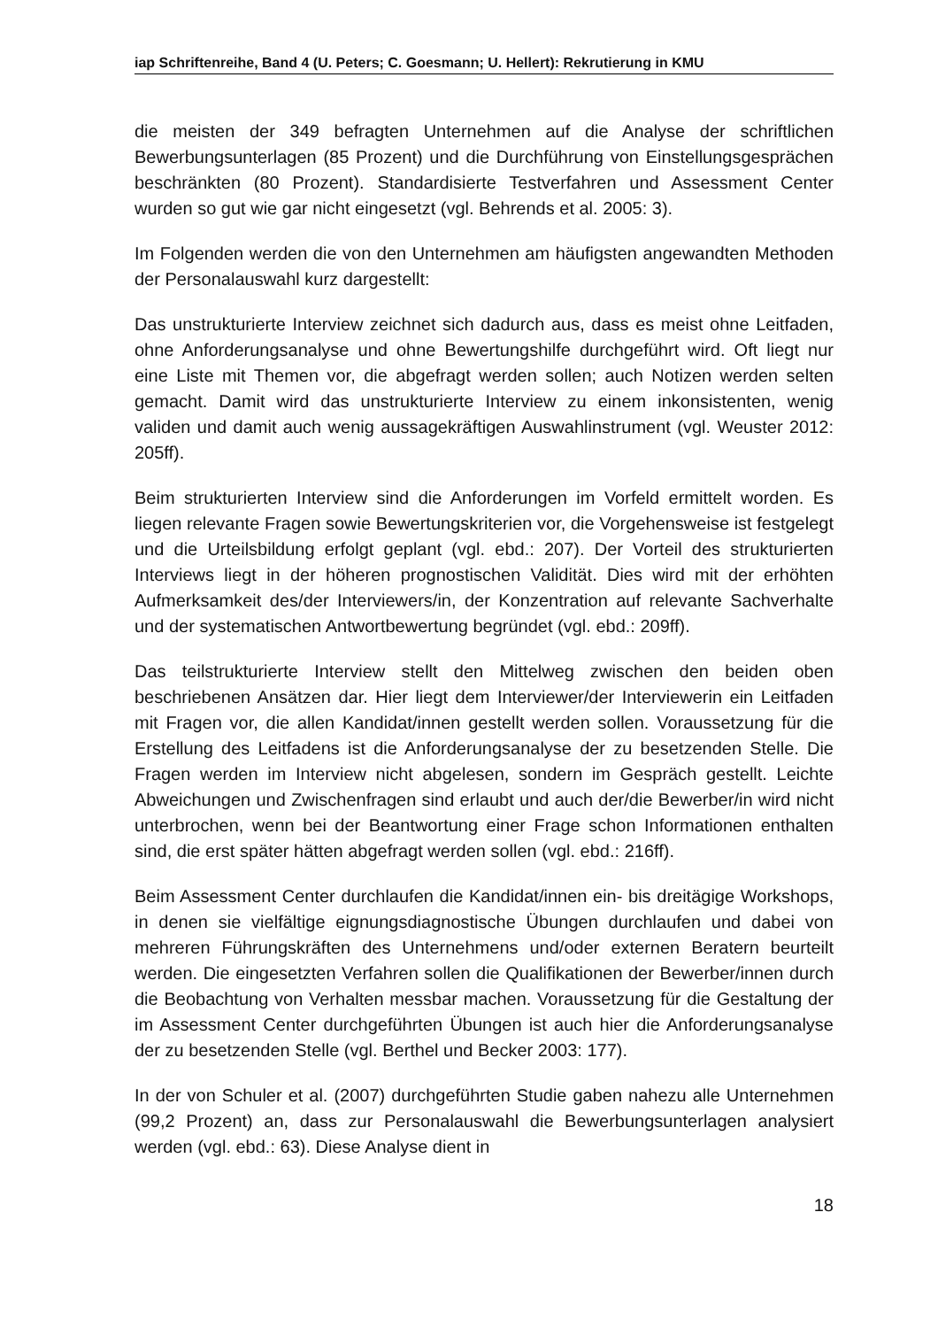iap Schriftenreihe, Band 4 (U. Peters; C. Goesmann; U. Hellert): Rekrutierung in KMU
die meisten der 349 befragten Unternehmen auf die Analyse der schriftlichen Bewerbungsunterlagen (85 Prozent) und die Durchführung von Einstellungsgesprächen beschränkten (80 Prozent). Standardisierte Testverfahren und Assessment Center wurden so gut wie gar nicht eingesetzt (vgl. Behrends et al. 2005: 3).
Im Folgenden werden die von den Unternehmen am häufigsten angewandten Methoden der Personalauswahl kurz dargestellt:
Das unstrukturierte Interview zeichnet sich dadurch aus, dass es meist ohne Leitfaden, ohne Anforderungsanalyse und ohne Bewertungshilfe durchgeführt wird. Oft liegt nur eine Liste mit Themen vor, die abgefragt werden sollen; auch Notizen werden selten gemacht. Damit wird das unstrukturierte Interview zu einem inkonsistenten, wenig validen und damit auch wenig aussagekräftigen Auswahlinstrument (vgl. Weuster 2012: 205ff).
Beim strukturierten Interview sind die Anforderungen im Vorfeld ermittelt worden. Es liegen relevante Fragen sowie Bewertungskriterien vor, die Vorgehensweise ist festgelegt und die Urteilsbildung erfolgt geplant (vgl. ebd.: 207). Der Vorteil des strukturierten Interviews liegt in der höheren prognostischen Validität. Dies wird mit der erhöhten Aufmerksamkeit des/der Interviewers/in, der Konzentration auf relevante Sachverhalte und der systematischen Antwortbewertung begründet (vgl. ebd.: 209ff).
Das teilstrukturierte Interview stellt den Mittelweg zwischen den beiden oben beschriebenen Ansätzen dar. Hier liegt dem Interviewer/der Interviewerin ein Leitfaden mit Fragen vor, die allen Kandidat/innen gestellt werden sollen. Voraussetzung für die Erstellung des Leitfadens ist die Anforderungsanalyse der zu besetzenden Stelle. Die Fragen werden im Interview nicht abgelesen, sondern im Gespräch gestellt. Leichte Abweichungen und Zwischenfragen sind erlaubt und auch der/die Bewerber/in wird nicht unterbrochen, wenn bei der Beantwortung einer Frage schon Informationen enthalten sind, die erst später hätten abgefragt werden sollen (vgl. ebd.: 216ff).
Beim Assessment Center durchlaufen die Kandidat/innen ein- bis dreitägige Workshops, in denen sie vielfältige eignungsdiagnostische Übungen durchlaufen und dabei von mehreren Führungskräften des Unternehmens und/oder externen Beratern beurteilt werden. Die eingesetzten Verfahren sollen die Qualifikationen der Bewerber/innen durch die Beobachtung von Verhalten messbar machen. Voraussetzung für die Gestaltung der im Assessment Center durchgeführten Übungen ist auch hier die Anforderungsanalyse der zu besetzenden Stelle (vgl. Berthel und Becker 2003: 177).
In der von Schuler et al. (2007) durchgeführten Studie gaben nahezu alle Unternehmen (99,2 Prozent) an, dass zur Personalauswahl die Bewerbungsunterlagen analysiert werden (vgl. ebd.: 63). Diese Analyse dient in
18